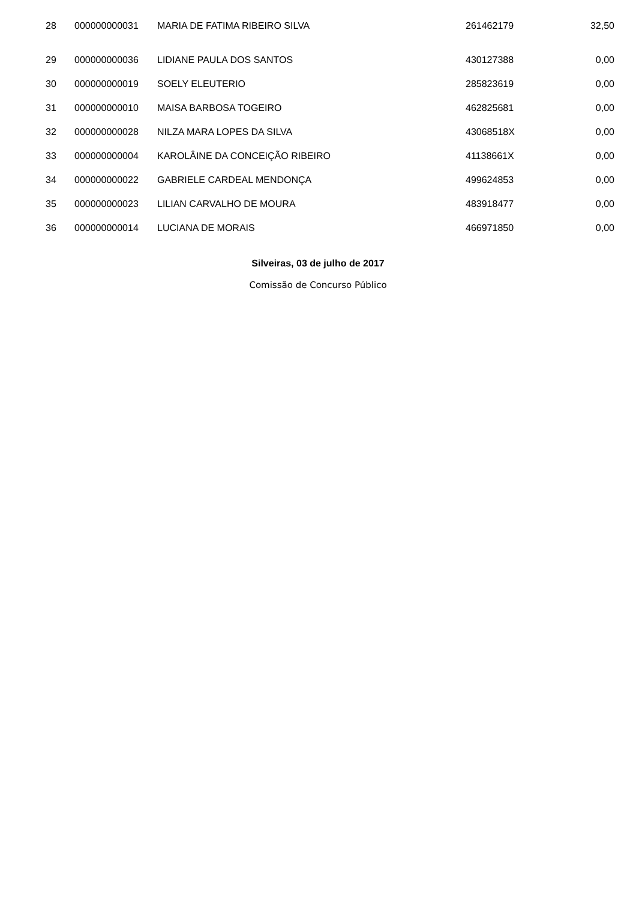| 28 | 000000000031 | MARIA DE FATIMA RIBEIRO SILVA | 261462179 | 32,50 |
| 29 | 000000000036 | LIDIANE PAULA DOS SANTOS | 430127388 | 0,00 |
| 30 | 000000000019 | SOELY ELEUTERIO | 285823619 | 0,00 |
| 31 | 000000000010 | MAISA BARBOSA TOGEIRO | 462825681 | 0,00 |
| 32 | 000000000028 | NILZA MARA LOPES DA SILVA | 43068518X | 0,00 |
| 33 | 000000000004 | KAROLÂINE DA CONCEIÇÃO RIBEIRO | 41138661X | 0,00 |
| 34 | 000000000022 | GABRIELE CARDEAL MENDONÇA | 499624853 | 0,00 |
| 35 | 000000000023 | LILIAN CARVALHO DE MOURA | 483918477 | 0,00 |
| 36 | 000000000014 | LUCIANA DE MORAIS | 466971850 | 0,00 |
Silveiras, 03 de julho de 2017
Comissão de Concurso Público